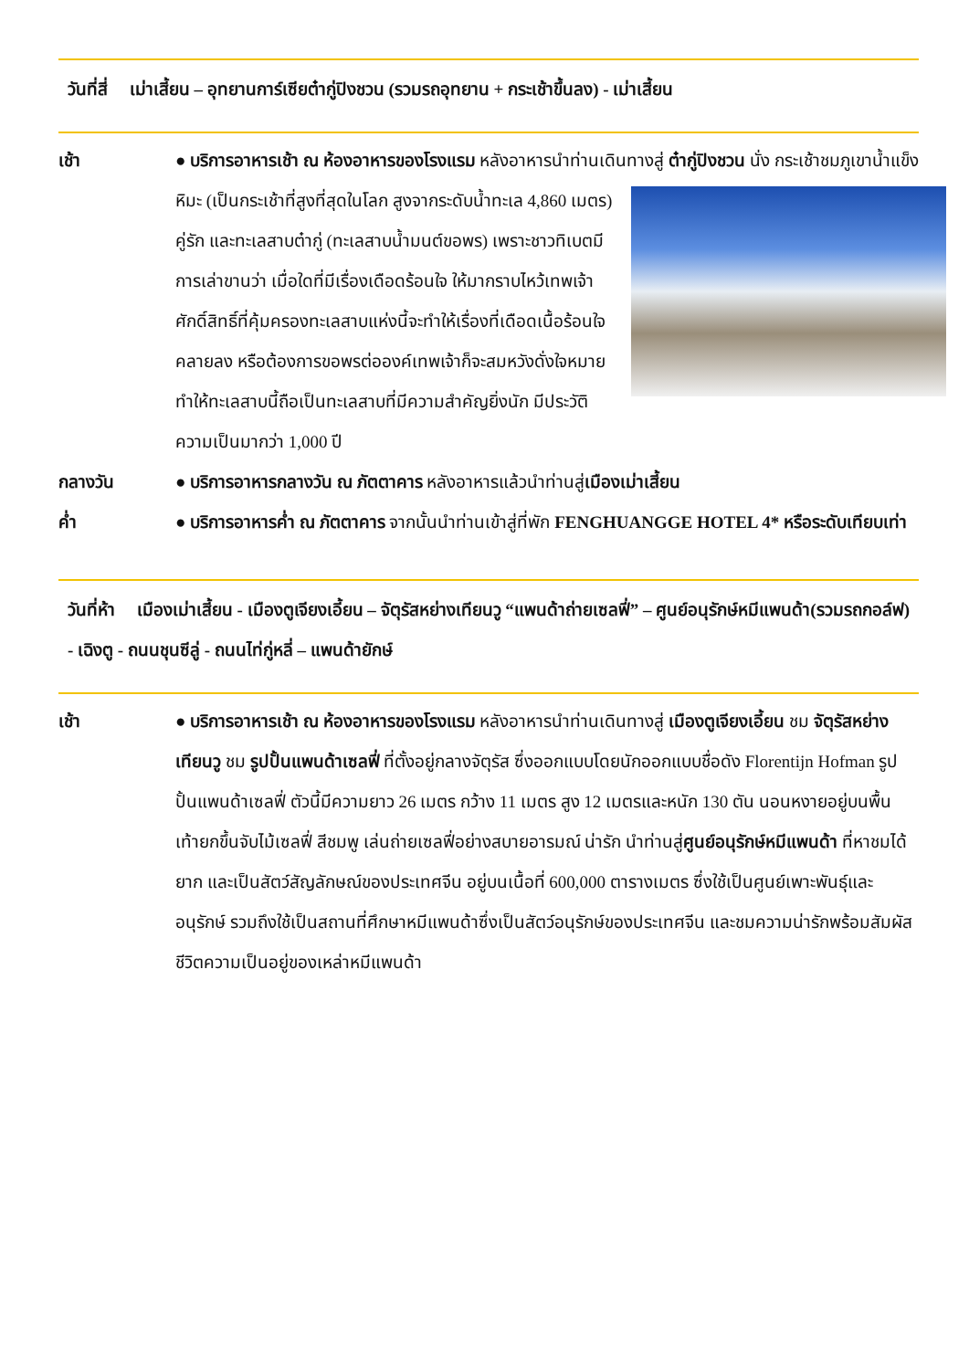วันที่สี่ เม่าเสี้ยน – อุทยานการ์เซียต๋ากู่ปิงชวน (รวมรถอุทยาน + กระเช้าขึ้นลง) - เม่าเสี้ยน
เช้า ● บริการอาหารเช้า ณ ห้องอาหารของโรงแรม หลังอาหารนำท่านเดินทางสู่ ต๋ากู่ปิงชวน นั่ง
กระเช้าชมภูเขาน้ำแข็งหิมะ (เป็นกระเช้าที่สูงที่สุดในโลก สูงจากระดับน้ำทะเล 4,860 เมตร) คู่รัก และทะเลสาบต๋ากู่ (ทะเลสาบน้ำมนต์ขอพร) เพราะชาวทิเบตมีการเล่าขานว่า เมื่อใดที่มีเรื่องเดือดร้อนใจ ให้มากราบไหว้เทพเจ้าศักดิ์สิทธิ์ที่คุ้มครองทะเลสาบแห่งนี้จะทำให้เรื่องที่เดือดเนื้อร้อนใจคลายลง หรือต้องการขอพรต่อองค์เทพเจ้าก็จะสมหวังดั่งใจหมาย ทำให้ทะเลสาบนี้ถือเป็นทะเลสาบที่มีความสำคัญยิ่งนัก มีประวัติความเป็นมากว่า 1,000 ปี
กลางวัน ● บริการอาหารกลางวัน ณ ภัตตาคาร หลังอาหารแล้วนำท่านสู่เมืองเม่าเสี้ยน
ค่ำ ● บริการอาหารค่ำ ณ ภัตตาคาร จากนั้นนำท่านเข้าสู่ที่พัก FENGHUANGGE HOTEL 4* หรือระดับเทียบเท่า
วันที่ห้า เมืองเม่าเสี้ยน - เมืองตูเจียงเอี้ยน – จัตุรัสหย่างเทียนวู “แพนด้าถ่ายเซลฟี่” – ศูนย์อนุรักษ์หมีแพนด้า(รวมรถกอล์ฟ) - เฉิงตู - ถนนชุนซีลู่ - ถนนไท่กู่หลี่ – แพนด้ายักษ์
เช้า ● บริการอาหารเช้า ณ ห้องอาหารของโรงแรม หลังอาหารนำท่านเดินทางสู่ เมืองตูเจียงเอี้ยน ชม จัตุรัสหย่างเทียนวู ชม รูปปั้นแพนด้าเซลฟี่ ที่ตั้งอยู่กลางจัตุรัส ซึ่งออกแบบโดยนักออกแบบชื่อดัง Florentijn Hofman รูปปั้นแพนด้าเซลฟี่ ตัวนี้มีความยาว 26 เมตร กว้าง 11 เมตร สูง 12 เมตรและหนัก 130 ตัน นอนหงายอยู่บนพื้น เท้ายกขึ้นจับไม้เซลฟี่ สีชมพู เล่นถ่ายเซลฟี่อย่างสบายอารมณ์ น่ารัก นำท่านสู่ศูนย์อนุรักษ์หมีแพนด้า ที่หาชมได้ยาก และเป็นสัตว์สัญลักษณ์ของประเทศจีน อยู่บนเนื้อที่ 600,000 ตารางเมตร ซึ่งใช้เป็นศูนย์เพาะพันธุ์และอนุรักษ์ รวมถึงใช้เป็นสถานที่ศึกษาหมีแพนด้าซึ่งเป็นสัตว์อนุรักษ์ของประเทศจีน และชมความน่ารักพร้อมสัมผัสชีวิตความเป็นอยู่ของเหล่าหมีแพนด้า